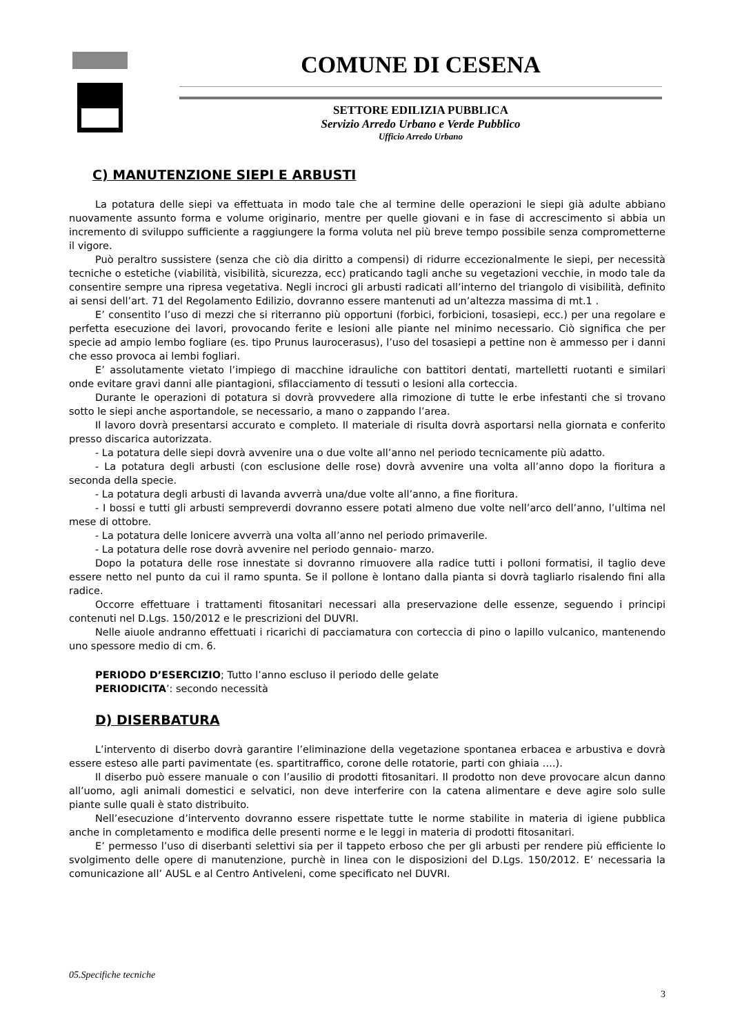COMUNE DI CESENA
SETTORE EDILIZIA PUBBLICA
Servizio Arredo Urbano e Verde Pubblico
Ufficio Arredo Urbano
C) MANUTENZIONE SIEPI E ARBUSTI
La potatura delle siepi va effettuata in modo tale che al termine delle operazioni le siepi già adulte abbiano nuovamente assunto forma e volume originario, mentre per quelle giovani e in fase di accrescimento si abbia un incremento di sviluppo sufficiente a raggiungere la forma voluta nel più breve tempo possibile senza comprometterne il vigore.
Può peraltro sussistere (senza che ciò dia diritto a compensi) di ridurre eccezionalmente le siepi, per necessità tecniche o estetiche (viabilità, visibilità, sicurezza, ecc) praticando tagli anche su vegetazioni vecchie, in modo tale da consentire sempre una ripresa vegetativa. Negli incroci gli arbusti radicati all’interno del triangolo di visibilità, definito ai sensi dell’art. 71 del Regolamento Edilizio, dovranno essere mantenuti ad un’altezza massima di mt.1 .
E’ consentito l’uso di mezzi che si riterranno più opportuni (forbici, forbicioni, tosasiepi, ecc.) per una regolare e perfetta esecuzione dei lavori, provocando ferite e lesioni alle piante nel minimo necessario. Ciò significa che per specie ad ampio lembo fogliare (es. tipo Prunus laurocerasus), l’uso del tosasiepi a pettine non è ammesso per i danni che esso provoca ai lembi fogliari.
E’ assolutamente vietato l’impiego di macchine idrauliche con battitori dentati, martelletti ruotanti e similari onde evitare gravi danni alle piantagioni, sfilacciamento di tessuti o lesioni alla corteccia.
Durante le operazioni di potatura si dovrà provvedere alla rimozione di tutte le erbe infestanti che si trovano sotto le siepi anche asportandole, se necessario, a mano o zappando l’area.
Il lavoro dovrà presentarsi accurato e completo. Il materiale di risulta dovrà asportarsi nella giornata e conferito presso discarica autorizzata.
- La potatura delle siepi dovrà avvenire una o due volte all’anno nel periodo tecnicamente più adatto.
- La potatura degli arbusti (con esclusione delle rose) dovrà avvenire una volta all’anno dopo la fioritura a seconda della specie.
- La potatura degli arbusti di lavanda avverrà una/due volte all’anno, a fine fioritura.
- I bossi e tutti gli arbusti sempreverdi dovranno essere potati almeno due volte nell’arco dell’anno, l’ultima nel mese di ottobre.
- La potatura delle lonicere avverrà una volta all’anno nel periodo primaverile.
- La potatura delle rose dovrà avvenire nel periodo gennaio- marzo.
Dopo la potatura delle rose innestate si dovranno rimuovere alla radice tutti i polloni formatisi, il taglio deve essere netto nel punto da cui il ramo spunta. Se il pollone è lontano dalla pianta si dovrà tagliarlo risalendo fini alla radice.
Occorre effettuare i trattamenti fitosanitari necessari alla preservazione delle essenze, seguendo i principi contenuti nel D.Lgs. 150/2012 e le prescrizioni del DUVRI.
Nelle aiuole andranno effettuati i ricarichi di pacciamatura con corteccia di pino o lapillo vulcanico, mantenendo uno spessore medio di cm. 6.
PERIODO D’ESERCIZIO; Tutto l’anno escluso il periodo delle gelate
PERIODICITA’: secondo necessità
D) DISERBATURA
L’intervento di diserbo dovrà garantire l’eliminazione della vegetazione spontanea erbacea e arbustiva e dovrà essere esteso alle parti pavimentate (es. spartitraffico, corone delle rotatorie, parti con ghiaia ….).
Il diserbo può essere manuale o con l’ausilio di prodotti fitosanitari. Il prodotto non deve provocare alcun danno all’uomo, agli animali domestici e selvatici, non deve interferire con la catena alimentare e deve agire solo sulle piante sulle quali è stato distribuito.
Nell’esecuzione d’intervento dovranno essere rispettate tutte le norme stabilite in materia di igiene pubblica anche in completamento e modifica delle presenti norme e le leggi in materia di prodotti fitosanitari.
E’ permesso l’uso di diserbanti selettivi sia per il tappeto erboso che per gli arbusti per rendere più efficiente lo svolgimento delle opere di manutenzione, purchè in linea con le disposizioni del D.Lgs. 150/2012. E’ necessaria la comunicazione all’ AUSL e al Centro Antiveleni, come specificato nel DUVRI.
05.Specifiche tecniche
3